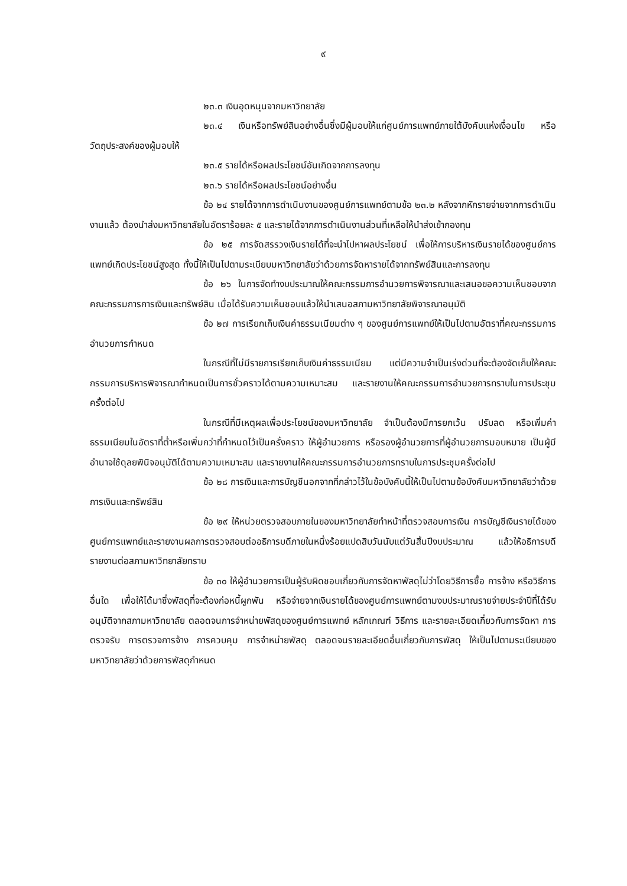๙
๒๓.๓ เงินอุดหนุนจากมหาวิทยาลัย
๒๓.๔ เงินหรือทรัพย์สินอย่างอื่นซึ่งมีผู้มอบให้แก่ศูนย์การแพทย์ภายใต้บังคับแห่งเงื่อนไข หรือวัตถุประสงค์ของผู้มอบให้
๒๓.๕ รายได้หรือผลประโยชน์อันเกิดจากการลงทุน
๒๓.๖ รายได้หรือผลประโยชน์อย่างอื่น
ข้อ ๒๔ รายได้จากการดำเนินงานของศูนย์การแพทย์ตามข้อ ๒๓.๒ หลังจากหักรายจ่ายจากการดำเนินงานแล้ว ต้องนำส่งมหาวิทยาลัยในอัตราร้อยละ ๕ และรายได้จากการดำเนินงานส่วนที่เหลือให้นำส่งเข้ากองทุน
ข้อ ๒๕ การจัดสรรวงเงินรายได้ที่จะนำไปหาผลประโยชน์ เพื่อให้การบริหารเงินรายได้ของศูนย์การแพทย์เกิดประโยชน์สูงสุด ทั้งนี้ให้เป็นไปตามระเบียบมหาวิทยาลัยว่าด้วยการจัดหารายได้จากทรัพย์สินและการลงทุน
ข้อ ๒๖ ในการจัดทำงบประมาณให้คณะกรรมการอำนวยการพิจารณาและเสนอขอความเห็นชอบจากคณะกรรมการการเงินและทรัพย์สิน เมื่อได้รับความเห็นชอบแล้วให้นำเสนอสภามหาวิทยาลัยพิจารณาอนุมัติ
ข้อ ๒๗ การเรียกเก็บเงินค่าธรรมเนียมต่าง ๆ ของศูนย์การแพทย์ให้เป็นไปตามอัตราที่คณะกรรมการอำนวยการกำหนด
ในกรณีที่ไม่มีรายการเรียกเก็บเงินค่าธรรมเนียม แต่มีความจำเป็นเร่งด่วนที่จะต้องจัดเก็บให้คณะกรรมการบริหารพิจารณากำหนดเป็นการชั่วคราวได้ตามความเหมาะสม และรายงานให้คณะกรรมการอำนวยการทราบในการประชุมครั้งต่อไป
ในกรณีที่มีเหตุผลเพื่อประโยชน์ของมหาวิทยาลัย จำเป็นต้องมีการยกเว้น ปรับลด หรือเพิ่มค่าธรรมเนียมในอัตราที่ต่ำหรือเพิ่มกว่าที่กำหนดไว้เป็นครั้งคราว ให้ผู้อำนวยการ หรือรองผู้อำนวยการที่ผู้อำนวยการมอบหมาย เป็นผู้มีอำนาจใช้ดุลยพินิจอนุมัติได้ตามความเหมาะสม และรายงานให้คณะกรรมการอำนวยการทราบในการประชุมครั้งต่อไป
ข้อ ๒๘ การเงินและการบัญชีนอกจากที่กล่าวไว้ในข้อบังคับนี้ให้เป็นไปตามข้อบังคับมหาวิทยาลัยว่าด้วยการเงินและทรัพย์สิน
ข้อ ๒๙ ให้หน่วยตรวจสอบภายในของมหาวิทยาลัยทำหน้าที่ตรวจสอบการเงิน การบัญชีเงินรายได้ของศูนย์การแพทย์และรายงานผลการตรวจสอบต่ออธิการบดีภายในหนึ่งร้อยแปดสิบวันนับแต่วันสิ้นปีงบประมาณ แล้วให้อธิการบดีรายงานต่อสภามหาวิทยาลัยทราบ
ข้อ ๓๐ ให้ผู้อำนวยการเป็นผู้รับผิดชอบเกี่ยวกับการจัดหาพัสดุไม่ว่าโดยวิธีการซื้อ การจ้าง หรือวิธีการอื่นใด เพื่อให้ได้มาซึ่งพัสดุที่จะต้องก่อหนี้ผูกพัน หรือจ่ายจากเงินรายได้ของศูนย์การแพทย์ตามงบประมาณรายจ่ายประจำปีที่ได้รับอนุมัติจากสภามหาวิทยาลัย ตลอดจนการจำหน่ายพัสดุของศูนย์การแพทย์ หลักเกณฑ์ วิธีการ และรายละเอียดเกี่ยวกับการจัดหา การตรวจรับ การตรวจการจ้าง การควบคุม การจำหน่ายพัสดุ ตลอดจนรายละเอียดอื่นเกี่ยวกับการพัสดุ ให้เป็นไปตามระเบียบของมหาวิทยาลัยว่าด้วยการพัสดุกำหนด